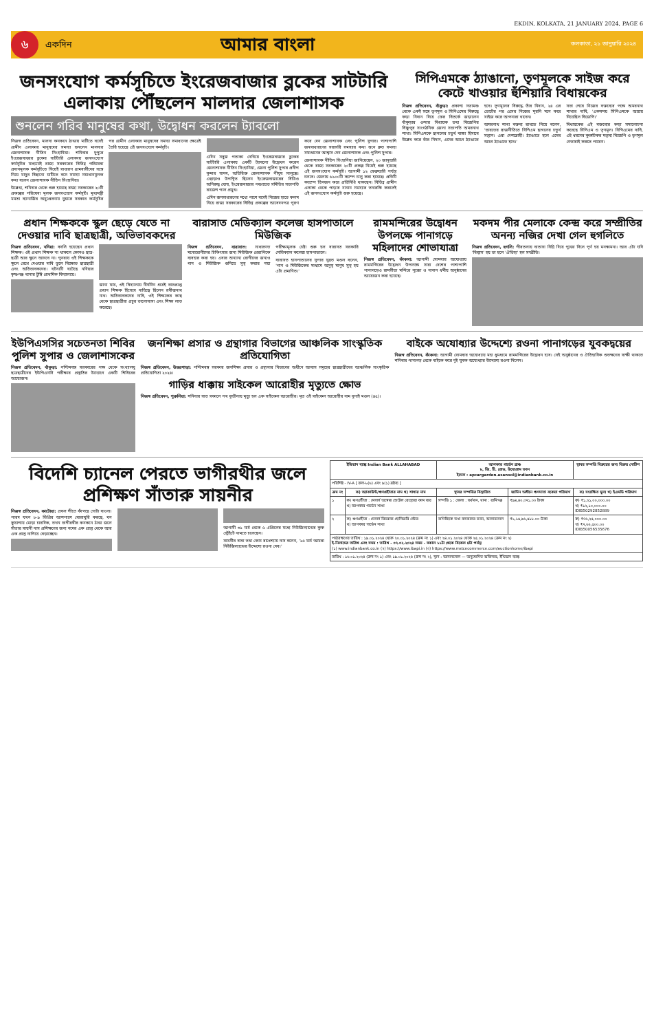EKDIN, KOLKATA, 21 JANUARY 2024, PAGE 6
৬
একদিন
আমার বাংলা
কলকাতা, ২১ জানুয়ারি ২০২৪
জনসংযোগ কর্মসূচিতে ইংরেজবাজার ব্লকের সাটটারি এলাকায় পৌঁছলেন মালদার জেলাশাসক
শুনলেন গরিব মানুষের কথা, উদ্বোধন করলেন ট্যাবলো
নিজস্ব প্রতিবেদন, মালদা কনকনে ঠান্ডায় মাটিতে বসেই গ্রামীণ এলাকার মানুষদের সমস্যা শুনলেন মালদার জেলাশাসক নীতিন সিংহানিয়া। শনিবার দুপুরে ইংরেজবাজার ব্লকের সাটটারি এলাকায় জনসংযোগ কর্মসূচির মাধ্যমেই রাজ্য সরকারের বিভিন্ন পরিষেবা প্রদানমূলক কর্মসূচিতে গিয়েই সাধারণ গ্রামবাসীদের সঙ্গে নিয়ে মাদুর বিছানো মাটিতে বসে সমস্যা সমাধানমূলক কথা বলেন জেলাশাসক নীতিন সিংহানিয়া।
উল্লেখ্য, শনিবার থেকে শুরু হয়েছে রাজ্য সরকারের ২০টি প্রকল্পের পরিষেবা মূলক জনসংযোগ কর্মসূচি। মুখ্যমন্ত্রী মমতা ব্যানার্জির অনুপ্রেরণায় দুয়ারে সরকার কর্মসূচির পর গ্রামীণ এলাকার মানুষদের সমস্যা সমাধানের ক্ষেত্রেই তৈরি হয়েছে এই জনসংযোগ কর্মসূচি।
এদিন সবুজ পতাকা দেখিয়ে ইংরেজবাজার ব্লকের সাটটারি এলাকায় একটি ট্যাবলো উদ্বোধন করেন জেলাশাসক নীতিন সিংহানিয়া, জেলা পুলিশ সুপার প্রদীপ কুমার যাদব, অতিরিক্ত জেলাশাসক পীযূষ সালুঙ্কে। এছাড়াও উপস্থিত ছিলেন ইংরেজবাজারের বিডিও অনিরুদ্ধ ঘোষ, ইংরেজবাজার পঞ্চায়েত সমিতির সভাপতি রাজেশ পাল প্রমুখ।
এদিন জনসাধারণের মধ্যে পাশে বসেই নিজের হাতে কলম নিয়ে রাজ্য সরকারের বিভিন্ন প্রকল্পের আবেদনপত্র পূরণ করে দেন জেলাশাসক এবং পুলিশ সুপার। পাশাপাশি জনসাধারণের সরাসরি সমস্যার কথা শুনে দ্রুত সমস্যা সমাধানের আশ্বাস দেন জেলাশাসক এবং পুলিশ সুপার।
জেলাশাসক নীতিন সিংহানিয়া জানিয়েছেন, ২০ জানুয়ারি থেকে রাজ্য সরকারের ২০টি প্রকল্প নিয়েই শুরু হয়েছে এই জনসংযোগ কর্মসূচি। আগামী ১২ ফেব্রুয়ারি পর্যন্ত চলবে। জেলায় ৬১০০টি ক্যাম্প চালু করা হয়েছে। প্রতিটি ক্যাম্পে তিনজন করে প্রতিনিধি থাকছেন। বিভিন্ন গ্রামীণ এলাকা থেকে পাড়ার নানান সমস্যার তদারকি করতেই এই জনসংযোগ কর্মসূচি শুরু হয়েছে।
সিপিএমকে ঠ্যাঙানো, তৃণমূলকে সাইজ করে কেটে খাওয়ার হুঁশিয়ারি বিধায়কের
নিজস্ব প্রতিবেদন, বাঁকুড়া: প্রকাশ্য সভামঞ্চ থেকে একই সঙ্গে তৃণমূল ও সিপিএমের বিরুদ্ধে কড়া নিদান দিয়ে ফের বিতর্কে জড়ালেন বাঁকুড়ার ওন্দার বিধায়ক তথা বিজেপির বিষ্ণুপুর সাংগঠনিক জেলা সভাপতি অমরনাথ শাখা। সিপিএমকে ছাগলের চতুর্থ বাচ্চা হিসাবে উল্লেখ করে তাঁর নিদান, এদের আগে ঠ্যাঙাতে হবে। তৃণমূলের বিরুদ্ধে তাঁর নিদান, ২৪ এর ভোটের পর এদের নিজের মুরগি মনে করে সাইজ করে আপনারা খাবেন।
অমরনাথ শাখা বক্তব্য রাখতে গিয়ে বলেন, 'ভারতের রাজনীতিতে সিপিএম ছাগলের চতুর্থ সন্তান। এরা দেশদ্রোহী। ঠ্যাঙাতে হলে এদের আগে ঠ্যাঙাতে হবে।'
সভা শেষে নিজের বক্তব্যের পক্ষে অমরনাথ শাখার দাবি, 'একসময় সিপিএমকে আশ্রয় দিয়েছিল বিজেপি।'
বিধায়কের এই বক্তব্যের কড়া সমালোচনা করেছে সিপিএম ও তৃণমূল। সিপিএমের দাবি, এই ধরনের কুরুচিকর মন্তব্য বিজেপি ও তৃণমূল নেতারাই করতে পারেন।
প্রধান শিক্ষককে স্কুল ছেড়ে যেতে না দেওয়ার দাবি ছাত্রছাত্রী, অভিভাবকদের
নিজস্ব প্রতিবেদন, নদিয়া: বদলি হয়েছেন প্রধান শিক্ষক। ওই প্রধান শিক্ষক না থাকলে কোনও ছাত্র-ছাত্রী আর স্কুলে আসবে না। পুনরায় ওই শিক্ষককে স্কুলে রেখে দেওয়ার দাবি তুলে বিক্ষোভ ছাত্রছাত্রী এবং অভিভাবকদের। ঘটনাটি ঘটেছে নদিয়ার কৃষ্ণগঞ্জ থানার টুঙ্গি প্রাথমিক বিদ্যালয়ে।
জানা যায়, ওই বিদ্যালয়ে দীর্ঘদিন ধরেই ভারপ্রাপ্ত প্রধান শিক্ষক হিসেবে দায়িত্বে ছিলেন রবীন্দ্রনাথ নাথ। অভিভাবকদের দাবি, ওই শিক্ষকের কাছ থেকে ছাত্রছাত্রীরা প্রচুর ভালোবাসা এবং শিক্ষা লাভ করেছে।
বারাসাত মেডিক্যাল কলেজ হাসপাতালে মিউজিক
নিজস্ব প্রতিবেদন, বারাসাত: সাধারণত মনোরোগীদের চিকিৎসার জন্য মিউজিক থেরাপিকে ব্যবহার করা হয়। এবার অন্যান্য রোগীদের জন্যও গান ও মিউজিক শুনিয়ে সুস্থ করার নয়া পরীক্ষামূলক চেষ্টা শুরু হল বারাসত সরকারি মেডিক্যাল কলেজ হাসপাতালে।
বারাসত হাসপাতালের সুপার সুব্রত মণ্ডল বলেন, 'গান ও মিউজিকের মাধ্যমে অসুস্থ মানুষ সুস্থ হয় এটা প্রমাণিত।'
রামমন্দিরের উদ্বোধন উপলক্ষে পানাগড়ে মহিলাদের শোভাযাত্রা
নিজস্ব প্রতিবেদন, কাঁকসা: আগামী সোমবার অযোধ্যায় রামমন্দিরের উদ্বোধন উপলক্ষে সারা দেশের পাশাপাশি পানাগড়েও রামসীতা মন্দিরে পুজো ও নানান ধর্মীয় অনুষ্ঠানের আয়োজন করা হয়েছে।
মকদম পীর মেলাকে কেন্দ্র করে সম্প্রীতির অনন্য নজির দেখা গেল হুগলিতে
নিজস্ব প্রতিবেদন, হুগলি: পীরতলায় বাতাসা সিন্নি দিয়ে পুজো দিলে পূর্ণ হয় মনস্কামনা। আর এটা যদি 'বিশ্বাস' হয় তা হলে 'ঐতিহ্য' হল সম্প্রীতি।
ইউপিএসসির সচেতনতা শিবির পুলিশ সুপার ও জেলাশাসকের
নিজস্ব প্রতিবেদন, বাঁকুড়া: পশ্চিমবঙ্গ সরকারের পক্ষ থেকে সংখ্যালঘু ছাত্রছাত্রীদের ইউপিএসসি পরীক্ষার প্রস্তুতির উদ্যোগে একটি শিবিরের আয়োজন।
জনশিক্ষা প্রসার ও গ্রন্থাগার বিভাগের আঞ্চলিক সাংস্কৃতিক প্রতিযোগিতা
নিজস্ব প্রতিবেদন, উত্তরপাড়া: পশ্চিমবঙ্গ সরকার জনশিক্ষা প্রসার ও গ্রন্থাগার বিভাগের অধীনে আবাস সমূহের ছাত্রছাত্রীদের আঞ্চলিক সাংস্কৃতিক প্রতিযোগিতা ২০২৪।
গাড়ির ধাক্কায় সাইকেল আরোহীর মৃত্যুতে ক্ষোভ
নিজস্ব প্রতিবেদন, পুরুলিয়া: শনিবার সাত সকালে পথ দুর্ঘটনায় মৃত্যু হল এক সাইকেল আরোহীর। মৃত ওই সাইকেল আরোহীর নাম দুগাই মণ্ডল (৪৫)।
বাইকে অযোধ্যার উদ্দেশ্যে রওনা পানাগড়ের যুবকদ্বয়ের
নিজস্ব প্রতিবেদন, কাঁকসা: আগামী সোমবার অযোধ্যায় মহা ধুমধামে রামমন্দিরের উদ্বোধন হবে। সেই অনুষ্ঠানের ও ঐতিহাসিক শুভক্ষণের সাক্ষী থাকতে শনিবার পানাগড় থেকে বাইকে করে দুই যুবক অযোধ্যার উদ্দেশ্যে রওনা দিলেন।
বিদেশি চ্যানেল পেরতে ভাগীরথীর জলে প্রশিক্ষণ সাঁতারু সায়নীর
নিজস্ব প্রতিবেদন, কাটোয়া: প্রবল শীতে কাঁপছে গোটা বাংলা। পারদ যখন ৮-৯ ডিগ্রির আশপাশে ঘোরাঘুরি করছে, ঘন কুয়াশায় মোড়া চারদিক, তখন ভাগীরথীর কনকনে ঠান্ডা জলে সাঁতার সায়নী দাস প্রশিক্ষণের জন্য নদের এক প্রান্ত থেকে আর এক প্রান্ত দাপিয়ে বেড়াচ্ছেন।
আগামী ৩১ মার্চ থেকে ৫ এপ্রিলের মধ্যে নিউজিল্যান্ডের কুক স্ট্রেইটে নামতে চলেছেন।
সায়নীর বাবা তথা কোচ রাধেশ্যাম দাস বলেন, '১৫ মার্চ আমরা নিউজিল্যান্ডের উদ্দেশ্যে রওনা দেব।'
| ইন্ডিয়ান ব্যাঙ্ক Indian Bank ALLAHABAD | | আপকার গার্ডেন ব্রাঞ্চ ৮, জি. টি. রোড, উষোগ্রাম ভবন ইমেল : apcargarden.asansol@indianbank.co.in | | স্থাবর সম্পত্তি বিক্রয়ের জন্য বিক্রয় নোটিশ |
| --- | --- | --- | --- | --- |
| পরিশিষ্ট - IV-A [ রুল-৮(৬) এবং ৯(১) দ্রষ্টব্য ] | | | | |
| ক্রম নং | ক) অ্যাকাউন্ট/ঋণগ্রহীতার নাম খ) শাখার নাম | স্থাবর সম্পত্তির বিস্তারিত | জামিন অধীনে ঋণদাতা বকেয়া পরিমাণ | ক) সংরক্ষিত মূল্য খ) ইএমডি পরিমাণ |
| ১ | ক) ঋণগ্রহীতা : মেসার্স অম্বেষা হোটেল রেস্তোরা কাম বার খ) আপকার গার্ডেন শাখা | সম্পত্তি ১ : জেলা : বর্ধমান, থানা : রানিগঞ্জ | ₹৯৪,৪০,৩৭১.০০ টাকা | ক) ₹১,২১,০০,০০০.০০ খ) ₹১২,১০,০০০.০০ IDIB50292852889 |
| ২ | ক) ঋণগ্রহীতা : মেসার্স ফিরোজ হোসিয়ারি স্টোর খ) আপকার গার্ডেন শাখা | বাণিজ্যিক তথা বসবাসের ভবন, আসানসোল | ₹১,১৫,৯৬,৫৮৮.০০ টাকা | ক) ₹৭৬,২৫,০০০.০০ খ) ₹৭,৬২,৫০০.০০ IDIB50056535676 |
| পর্যবেক্ষণের তারিখ : ১৯.০১.২০২৪ থেকে ২০.০১.২০২৪ (ক্রম নং ১) এবং ২৪.০১.২০২৪ থেকে ২৫.০১.২০২৪ (ক্রম নং ২) ই-নিলামের তারিখ এবং সময় : তারিখ - ০৭.০২.২০২৪ সময় - সকাল ১১টা থেকে বিকেল ৪টা পর্যন্ত (১) www.indianbank.co.in (২) https://www.ibapi.in (৩) https://www.mstcecommerce.com/auctionhome/ibapi | | | | |
| তারিখ : ১৬.০১.২০২৪ (ক্রম নং ১) এবং ১৯.০১.২০২৪ (ক্রম নং ২), স্থান : আসানসোল — অনুমোদিত অফিসার, ইন্ডিয়ান ব্যাঙ্ক | | | | |